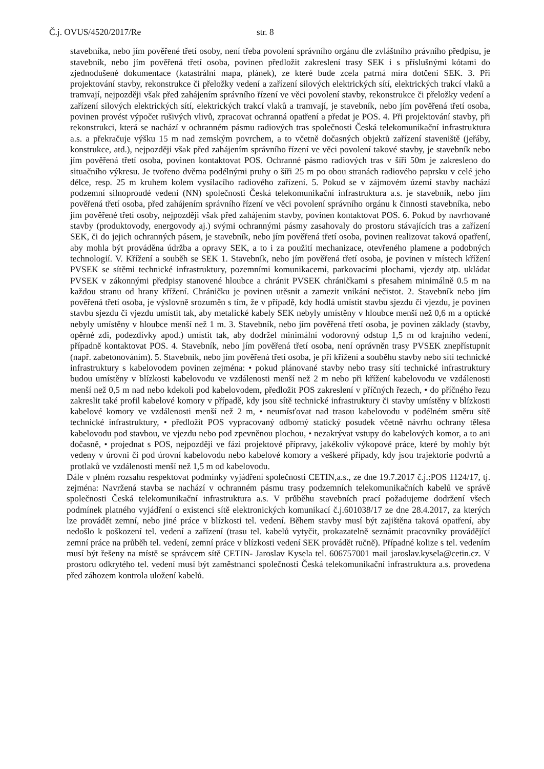Č.j. OVUS/4520/2017/Re str. 8
stavebníka, nebo jím pověřené třetí osoby, není třeba povolení správního orgánu dle zvláštního právního předpisu, je stavebník, nebo jím pověřená třetí osoba, povinen předložit zakreslení trasy SEK i s příslušnými kótami do zjednodušené dokumentace (katastrální mapa, plánek), ze které bude zcela patrná míra dotčení SEK. 3. Při projektování stavby, rekonstrukce či přeložky vedení a zařízení silových elektrických sítí, elektrických trakcí vlaků a tramvají, nejpozději však před zahájením správního řízení ve věci povolení stavby, rekonstrukce či přeložky vedení a zařízení silových elektrických sítí, elektrických trakcí vlaků a tramvají, je stavebník, nebo jím pověřená třetí osoba, povinen provést výpočet rušivých vlivů, zpracovat ochranná opatření a předat je POS. 4. Při projektování stavby, při rekonstrukci, která se nachází v ochranném pásmu radiových tras společnosti Česká telekomunikační infrastruktura a.s. a překračuje výšku 15 m nad zemským povrchem, a to včetně dočasných objektů zařízení staveniště (jeřáby, konstrukce, atd.), nejpozději však před zahájením správního řízení ve věci povolení takové stavby, je stavebník nebo jím pověřená třetí osoba, povinen kontaktovat POS. Ochranné pásmo radiových tras v šíři 50m je zakresleno do situačního výkresu. Je tvořeno dvěma podélnými pruhy o šíři 25 m po obou stranách radiového paprsku v celé jeho délce, resp. 25 m kruhem kolem vysílacího radiového zařízení. 5. Pokud se v zájmovém území stavby nachází podzemní silnoproudé vedení (NN) společnosti Česká telekomunikační infrastruktura a.s. je stavebník, nebo jím pověřená třetí osoba, před zahájením správního řízení ve věci povolení správního orgánu k činnosti stavebníka, nebo jím pověřené třetí osoby, nejpozději však před zahájením stavby, povinen kontaktovat POS. 6. Pokud by navrhované stavby (produktovody, energovody aj.) svými ochrannými pásmy zasahovaly do prostoru stávajících tras a zařízení SEK, či do jejich ochranných pásem, je stavebník, nebo jím pověřená třetí osoba, povinen realizovat taková opatření, aby mohla být prováděna údržba a opravy SEK, a to i za použití mechanizace, otevřeného plamene a podobných technologií. V. Křížení a souběh se SEK 1. Stavebník, nebo jím pověřená třetí osoba, je povinen v místech křížení PVSEK se sítěmi technické infrastruktury, pozemními komunikacemi, parkovacími plochami, vjezdy atp. ukládat PVSEK v zákonnými předpisy stanovené hloubce a chránit PVSEK chráničkami s přesahem minimálně 0.5 m na každou stranu od hrany křížení. Chráničku je povinen utěsnit a zamezit vnikání nečistot. 2. Stavebník nebo jím pověřená třetí osoba, je výslovně srozuměn s tím, že v případě, kdy hodlá umístit stavbu sjezdu či vjezdu, je povinen stavbu sjezdu či vjezdu umístit tak, aby metalické kabely SEK nebyly umístěny v hloubce menší než 0,6 m a optické nebyly umístěny v hloubce menší než 1 m. 3. Stavebník, nebo jím pověřená třetí osoba, je povinen základy (stavby, opěrné zdi, podezdívky apod.) umístit tak, aby dodržel minimální vodorovný odstup 1,5 m od krajního vedení, případně kontaktovat POS. 4. Stavebník, nebo jím pověřená třetí osoba, není oprávněn trasy PVSEK znepřístupnit (např. zabetonováním). 5. Stavebník, nebo jím pověřená třetí osoba, je při křížení a souběhu stavby nebo sítí technické infrastruktury s kabelovodem povinen zejména: • pokud plánované stavby nebo trasy sítí technické infrastruktury budou umístěny v blízkosti kabelovodu ve vzdálenosti menší než 2 m nebo při křížení kabelovodu ve vzdálenosti menší než 0,5 m nad nebo kdekoli pod kabelovodem, předložit POS zakreslení v příčných řezech, • do příčného řezu zakreslit také profil kabelové komory v případě, kdy jsou sítě technické infrastruktury či stavby umístěny v blízkosti kabelové komory ve vzdálenosti menší než 2 m, • neumísťovat nad trasou kabelovodu v podélném směru sítě technické infrastruktury, • předložit POS vypracovaný odborný statický posudek včetně návrhu ochrany tělesa kabelovodu pod stavbou, ve vjezdu nebo pod zpevněnou plochou, • nezakrývat vstupy do kabelových komor, a to ani dočasně, • projednat s POS, nejpozději ve fázi projektové přípravy, jakékoliv výkopové práce, které by mohly být vedeny v úrovni či pod úrovní kabelovodu nebo kabelové komory a veškeré případy, kdy jsou trajektorie podvrtů a protlaků ve vzdálenosti menší než 1,5 m od kabelovodu.
Dále v plném rozsahu respektovat podmínky vyjádření společnosti CETIN,a.s., ze dne 19.7.2017 č.j.:POS 1124/17, tj. zejména: Navržená stavba se nachází v ochranném pásmu trasy podzemních telekomunikačních kabelů ve správě společnosti Česká telekomunikační infrastruktura a.s. V průběhu stavebních prací požadujeme dodržení všech podmínek platného vyjádření o existenci sítě elektronických komunikací č.j.601038/17 ze dne 28.4.2017, za kterých lze provádět zemní, nebo jiné práce v blízkosti tel. vedení. Během stavby musí být zajištěna taková opatření, aby nedošlo k poškození tel. vedení a zařízení (trasu tel. kabelů vytyčit, prokazatelně seznámit pracovníky provádějící zemní práce na průběh tel. vedení, zemní práce v blízkosti vedení SEK provádět ručně). Případné kolize s tel. vedením musí být řešeny na místě se správcem sítě CETIN- Jaroslav Kysela tel. 606757001 mail jaroslav.kysela@cetin.cz. V prostoru odkrytého tel. vedení musí být zaměstnanci společnosti Česká telekomunikační infrastruktura a.s. provedena před záhozem kontrola uložení kabelů.